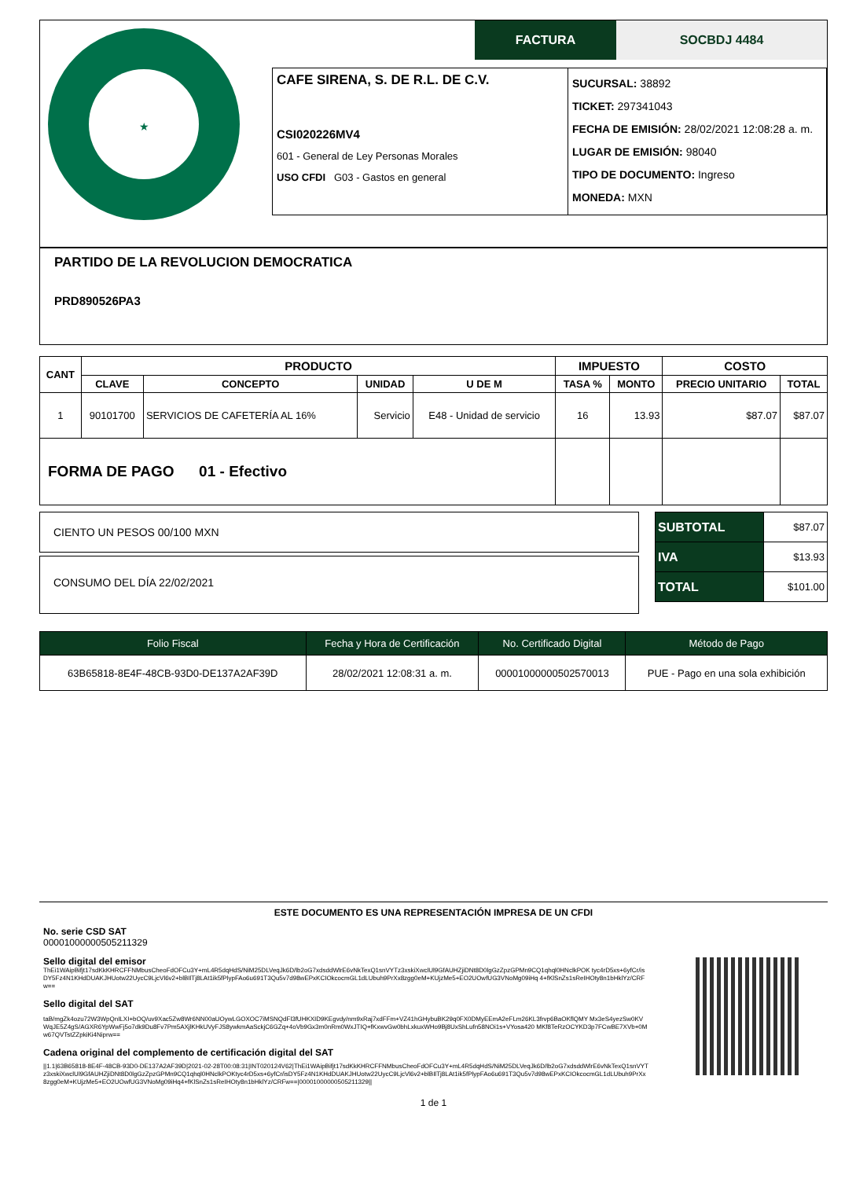★
FACTURA SOCBDJ 4484
CAFE SIRENA, S. DE R.L. DE C.V.
CSI020226MV4
601 - General de Ley Personas Morales
USO CFDI G03 - Gastos en general
SUCURSAL: 38892
TICKET: 297341043
FECHA DE EMISIÓN: 28/02/2021 12:08:28 a. m.
LUGAR DE EMISIÓN: 98040
TIPO DE DOCUMENTO: Ingreso
MONEDA: MXN
PARTIDO DE LA REVOLUCION DEMOCRATICA
PRD890526PA3
| CANT | PRODUCTO | | | | IMPUESTO | | COSTO | |
| --- | --- | --- | --- | --- | --- | --- | --- | --- |
| | CLAVE | CONCEPTO | UNIDAD | U DE M | TASA % | MONTO | PRECIO UNITARIO | TOTAL |
| 1 | 90101700 | SERVICIOS DE CAFETERÍA AL 16% | Servicio | E48 - Unidad de servicio | 16 | 13.93 | $87.07 | $87.07 |
| FORMA DE PAGO 01 - Efectivo | | | | | | | | |
CIENTO UN PESOS 00/100 MXN
CONSUMO DEL DÍA 22/02/2021
| SUBTOTAL | $87.07 |
| IVA | $13.93 |
| TOTAL | $101.00 |
| Folio Fiscal | Fecha y Hora de Certificación | No. Certificado Digital | Método de Pago |
| 63B65818-8E4F-48CB-93D0-DE137A2AF39D | 28/02/2021 12:08:31 a. m. | 00001000000502570013 | PUE - Pago en una sola exhibición |
ESTE DOCUMENTO ES UNA REPRESENTACIÓN IMPRESA DE UN CFDI
No. serie CSD SAT
00001000000505211329
Sello digital del emisor
ThEi1WAipBifjt17sdKkKHRCFFNMbusCheoFdOFCu3Y+mL4R5dqHdS/NiM25DLVeqJk6D/lb2oG7xdsddWlrE6vNkTexQ1snVYTz3xskiXwclUl9GfAUHZjiDNt8D0lgGzZpzGPMn9CQ1qhql0HNclkPOK tyc4rD5xs+6yfCr/isDY5Fz4N1KHdDUAKJHUotw22UycC9LjcVl6v2+blBIlTj8LAt1ik5fPlypFAo6u691T3Qu5v7d98wEPxKCIOkcocmGL1dLUbuh9PrXx8zgg0eM+KUjzMe5+EO2UOwfUG3VNoMg09iHq 4+fKlSnZs1sReIHOty8n1bHklYz/CRFw==
Sello digital del SAT
taB/mgZk4ozu72W3WpQnILXI+bOQ/uv9Xac5Zw8Wr6NN00aUOywLGOXOC7iMSNQdFl3fUHKXID9KEgvdy/nm9xRaj7xdFFm+VZ41hGHybuBK29q0FX0DMyEEmA2eFLm26KL3frvp6BaOKflQMY Mx3eS4yezSw0KVWqJE5Z4gS/AGXR6YpWwFj5o7dk9Du8Fv7Pm5AXjlKHkUVyFJS8ywkmAaSckjC6GZq+4oVb9Gx3m0nRm0WxJTIQ+fKxwvGw0bhLxkuxWHo9Bj8UxShLufn58NOi1s+VYosa420 MKf8TeRzOCYKD3p7FCwBE7XVb+0Mw67QVTstZZpkiKi4Niprw==
Cadena original del complemento de certificación digital del SAT
||1.1|63B65818-8E4F-48CB-93D0-DE137A2AF39D|2021-02-28T00:08:31|INT020124V62|ThEi1WAipBifjt17sdKkKHRCFFNMbusCheoFdOFCu3Y+mL4R5dqHdS/NiM25DLVeqJk6D/lb2oG7xdsddWlrE6vNkTexQ1snVYTz3xskiXwclUl9GfAUHZjiDNt8D0lgGzZpzGPMn9CQ1qhql0HNclkPOKtyc4rD5xs+6yfCr/isDY5Fz4N1KHdDUAKJHUotw22UycC9LjcVl6v2+blBIlTj8LAt1ik5fPlypFAo6u691T3Qu5v7d98wEPxKCIOkcocmGL1dLUbuh9PrXx8zgg0eM+KUjzMe5+EO2UOwfUG3VNoMg09iHq4+fKlSnZs1sReIHOty8n1bHklYz/CRFw==|00001000000505211329||
1 de 1